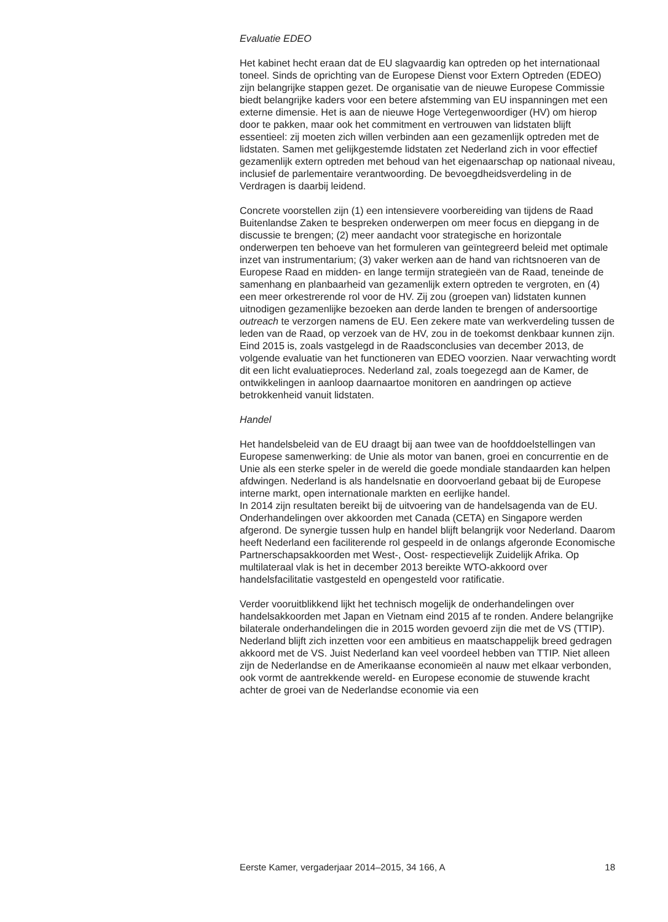Evaluatie EDEO
Het kabinet hecht eraan dat de EU slagvaardig kan optreden op het internationaal toneel. Sinds de oprichting van de Europese Dienst voor Extern Optreden (EDEO) zijn belangrijke stappen gezet. De organisatie van de nieuwe Europese Commissie biedt belangrijke kaders voor een betere afstemming van EU inspanningen met een externe dimensie. Het is aan de nieuwe Hoge Vertegenwoordiger (HV) om hierop door te pakken, maar ook het commitment en vertrouwen van lidstaten blijft essentieel: zij moeten zich willen verbinden aan een gezamenlijk optreden met de lidstaten. Samen met gelijkgestemde lidstaten zet Nederland zich in voor effectief gezamenlijk extern optreden met behoud van het eigenaarschap op nationaal niveau, inclusief de parlementaire verantwoording. De bevoegdheidsverdeling in de Verdragen is daarbij leidend.
Concrete voorstellen zijn (1) een intensievere voorbereiding van tijdens de Raad Buitenlandse Zaken te bespreken onderwerpen om meer focus en diepgang in de discussie te brengen; (2) meer aandacht voor strategische en horizontale onderwerpen ten behoeve van het formuleren van geïntegreerd beleid met optimale inzet van instrumentarium; (3) vaker werken aan de hand van richtsnoeren van de Europese Raad en midden- en lange termijn strategieën van de Raad, teneinde de samenhang en planbaarheid van gezamenlijk extern optreden te vergroten, en (4) een meer orkestrerende rol voor de HV. Zij zou (groepen van) lidstaten kunnen uitnodigen gezamenlijke bezoeken aan derde landen te brengen of andersoortige outreach te verzorgen namens de EU. Een zekere mate van werkverdeling tussen de leden van de Raad, op verzoek van de HV, zou in de toekomst denkbaar kunnen zijn. Eind 2015 is, zoals vastgelegd in de Raadsconclusies van december 2013, de volgende evaluatie van het functioneren van EDEO voorzien. Naar verwachting wordt dit een licht evaluatieproces. Nederland zal, zoals toegezegd aan de Kamer, de ontwikkelingen in aanloop daarnaartoe monitoren en aandringen op actieve betrokkenheid vanuit lidstaten.
Handel
Het handelsbeleid van de EU draagt bij aan twee van de hoofddoelstellingen van Europese samenwerking: de Unie als motor van banen, groei en concurrentie en de Unie als een sterke speler in de wereld die goede mondiale standaarden kan helpen afdwingen. Nederland is als handelsnatie en doorvoerland gebaat bij de Europese interne markt, open internationale markten en eerlijke handel.
In 2014 zijn resultaten bereikt bij de uitvoering van de handelsagenda van de EU. Onderhandelingen over akkoorden met Canada (CETA) en Singapore werden afgerond. De synergie tussen hulp en handel blijft belangrijk voor Nederland. Daarom heeft Nederland een faciliterende rol gespeeld in de onlangs afgeronde Economische Partnerschapsakkoorden met West-, Oost- respectievelijk Zuidelijk Afrika. Op multilateraal vlak is het in december 2013 bereikte WTO-akkoord over handelsfacilitatie vastgesteld en opengesteld voor ratificatie.
Verder vooruitblikkend lijkt het technisch mogelijk de onderhandelingen over handelsakkoorden met Japan en Vietnam eind 2015 af te ronden. Andere belangrijke bilaterale onderhandelingen die in 2015 worden gevoerd zijn die met de VS (TTIP). Nederland blijft zich inzetten voor een ambitieus en maatschappelijk breed gedragen akkoord met de VS. Juist Nederland kan veel voordeel hebben van TTIP. Niet alleen zijn de Nederlandse en de Amerikaanse economieën al nauw met elkaar verbonden, ook vormt de aantrekkende wereld- en Europese economie de stuwende kracht achter de groei van de Nederlandse economie via een
Eerste Kamer, vergaderjaar 2014–2015, 34 166, A 18